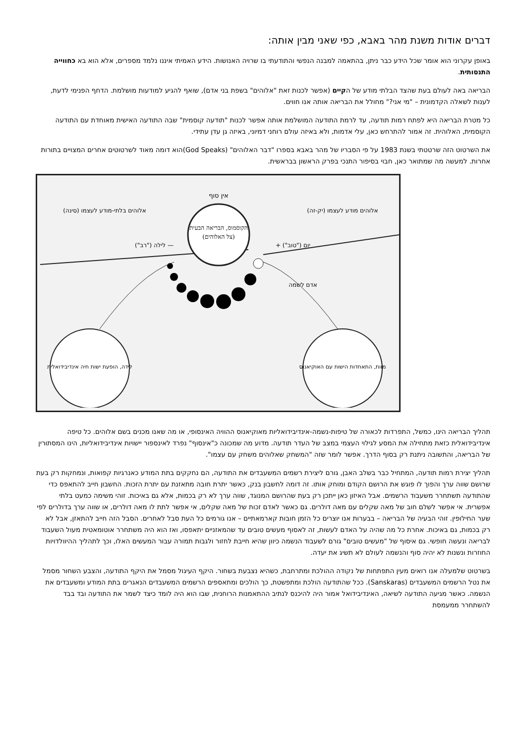דברים אודות משנת מהר באבא, כפי שאני מבין אותה:
באופן עקרוני הוא אומר שכל הידע כבר ניתן, בהתאמה למבנה הנפשי והתודעתי בו שרויה האנושות. הידע האמיתי איננו נלמד מספרים, אלא הוא בא כחווייה התנסותית.
הבריאה באה לעולם בעת שהצד הבלתי מודע של הקיים (אפשר לכנות זאת "אלוהים" בשפת בני אדם), שואף להגיע למודעות מושלמת. הדחף הפנימי לדעת, לענות לשאלה הקדמונית – "מי אני?" מחולל את הבריאה אותה אנו חווים.
כל מטרת הבריאה היא לפתח רמות תודעה, עד לרמת התודעה המושלמת אותה אפשר לכנות "תודעה קוסמית" שבה התודעה האישית מאוחדת עם התודעה הקוסמית, האלוהית. זה אמור להתרחש כאן, עלי אדמות, ולא באיזה עולם רוחני דמיוני, באיזה גן עדן עתידי.
את השרטוט הזה שרטטתי בשנת 1983 על פי הסבריו של מהר באבא בספרו "דבר האלוהים" (God Speaks)הוא דומה מאוד לשרטוטים אחרים המצויים בתורות אחרות. למעשה מה שמתואר כאן, חבוי בסיפור התנכי בפרק הראשון בבראשית.
הקוסמוס, הבריאה הבעית
(צל האלוהים)
אין סוף
אלוהים בלתי-מודע לעצמו (סינה)
אלוהים מודע לעצמו (יק-זה)
— לילה ("רב")
יום ("טוב") +
אדם לשמה
לידה, הופעת ישות חיה אינדיבידואלית
מוות, התאחדות הישות עם האוקיאנוס
תהליך הבריאה הינו, כמשל, התפרדות לכאורה של טיפות-נשמה-אינדיבידואליות מאוקיאנוס ההוויה האינסופי, או מה שאנו מכנים בשם אלוהים. כל טיפה אינדיבידואלית כזאת מתחילה את המסע לגילוי העצמי במצב של העדר תודעה. מדוע מה שמכונה כ"אינסוף" נפרד לאינספור יישויות אינדיבידואליות, הינו המסתורין של הבריאה, והתשובה ניתנת רק בסוף הדרך. אפשר לומר שזה "המשחק שאלוהים משחק עם עצמו".
תהליך יצירת רמות תודעה, המתחיל כבר בשלב האבן, גורם ליצירת רשמים המשעבדים את התודעה, הם נחקקים בתת המודע כאנרגיות קפואות, ונמחקות רק בעת שרושם שווה ערך והפוך לו פוגש את הרושם הקודם ומוחק אותו. זה דומה לחשבון בנק, כאשר יתרת חובה מתאזנת עם יתרת הזכות. החשבון חייב להתאפס כדי שהתודעה תשתחרר משעבוד הרשמים. אבל האיזון כאן ייתכן רק בעת שהרושם המנוגד, שווה ערך לא רק בכמות, אלא גם באיכות. זוהי משימה כמעט בלתי אפשרית. אי אפשר לשלם חוב של מאה שקלים עם מאה דולרים. גם כאשר לאדם זכות של מאה שקלים, אי אפשר לתת לו מאה דולרים, או שווה ערך בדולרים לפי שער החילופין. זוהי הבעיה של הבריאה – בבערות אנו יוצרים כל הזמן חובות קארמאתיים – אנו גורמים כל העת סבל לאחרים. הסבל הזה חייב להתאזן, אבל לא רק בכמות, גם באיכות. אחרת כל מה שהיה על האדם לעשות, זה לאסוף מעשים טובים עד שהמאזניים יתאפסו, ואז הוא היה משתחרר אוטומאטית מעול השעבוד לבריאה ונעשה חופשי. גם איסוף של "מעשים טובים" גורם לשעבוד הנשמה כיוון שהיא חייבת לחזור ולגבות תמורה עבור המעשים האלו, וכך לתהליך ההיוולדויות החוזרות ונשנות לא יהיה סוף והנשמה לעולם לא תשיג את יעדה.
בשרטוט שלמעלה אנו רואים מעין התפתחות של נקודה ההולכת ומתרחבת, כשהיא נצבעת בשחור. היקף העיגול מסמל את היקף התודעה, והצבע השחור מסמל את נטל הרשמים המשעבדים (Sanskaras). ככל שהתודעה הולכת ומתפשטת, כך הולכים ומתאספים הרשמים המשעבדים הנאגרים בתת המודע ומשעבדים את הנשמה. כאשר מגיעה התודעה לשיאה, האינדיבידואל אמור היה להיכנס לנתיב ההתאמנות הרוחנית, שבו הוא היה לומד כיצד לשמר את התודעה ובד בבד להשתחרר ממעמסת